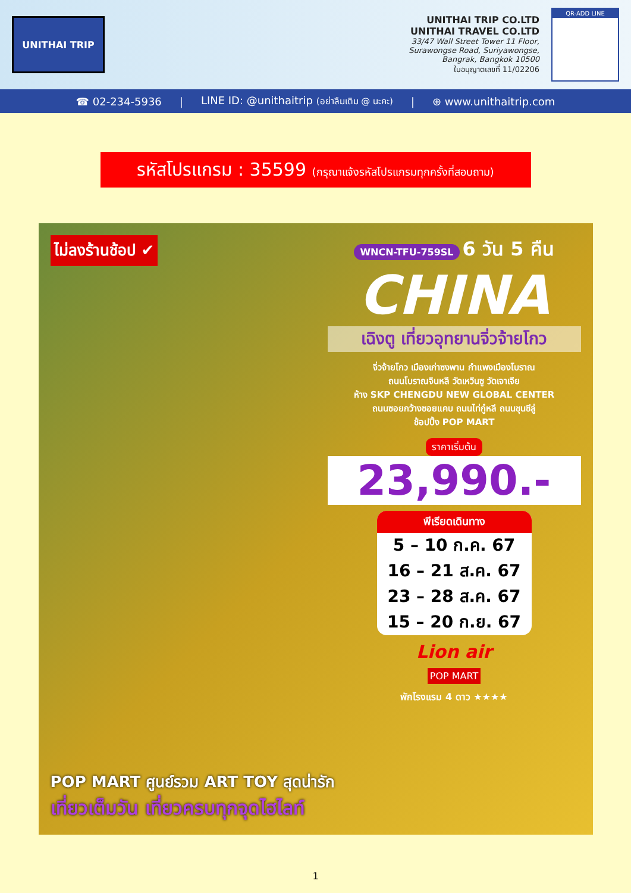UNITHAI TRIP
UNITHAI TRIP CO.LTD
UNITHAI TRAVEL CO.LTD
33/47 Wall Street Tower 11 Floor,
Surawongse Road, Suriyawongse,
Bangrak, Bangkok 10500
ใบอนุญาตเลขที่ 11/02206
QR-ADD LINE
☎ 02-234-5936 | LINE ID: @unithaitrip (อย่าลืมเติม @ นะคะ) | ⊕ www.unithaitrip.com
รหัสโปรแกรม : 35599 (กรุณาแจ้งรหัสโปรแกรมทุกครั้งที่สอบถาม)
ไม่ลงร้านช้อป ✔
WNCN-TFU-759SL 6 วัน 5 คืน
CHINA
เฉิงตู เที่ยวอุทยานจิ่วจ้ายโกว
จิ่วจ้ายโกว เมืองเก่าซงพาน กำแพงเมืองโบราณ
ถนนโบราณจินหลี วัดเหวินซู วัดเจาเจีย
ห้าง SKP CHENGDU NEW GLOBAL CENTER
ถนนซอยกว้างซอยแคบ ถนนไท่กู๋หลี ถนนชุนซีลู่
ช้อปปิ้ง POP MART
ราคาเริ่มต้น
23,990.-
พีเรียดเดินทาง
5 – 10 ก.ค. 67
16 – 21 ส.ค. 67
23 – 28 ส.ค. 67
15 – 20 ก.ย. 67
Lion air
POP MART
พักโรงแรม 4 ดาว ★★★★
POP MART ศูนย์รวม ART TOY สุดน่ารัก
เที่ยวเต็มวัน เที่ยวครบทุกจุดไฮไลท์
1